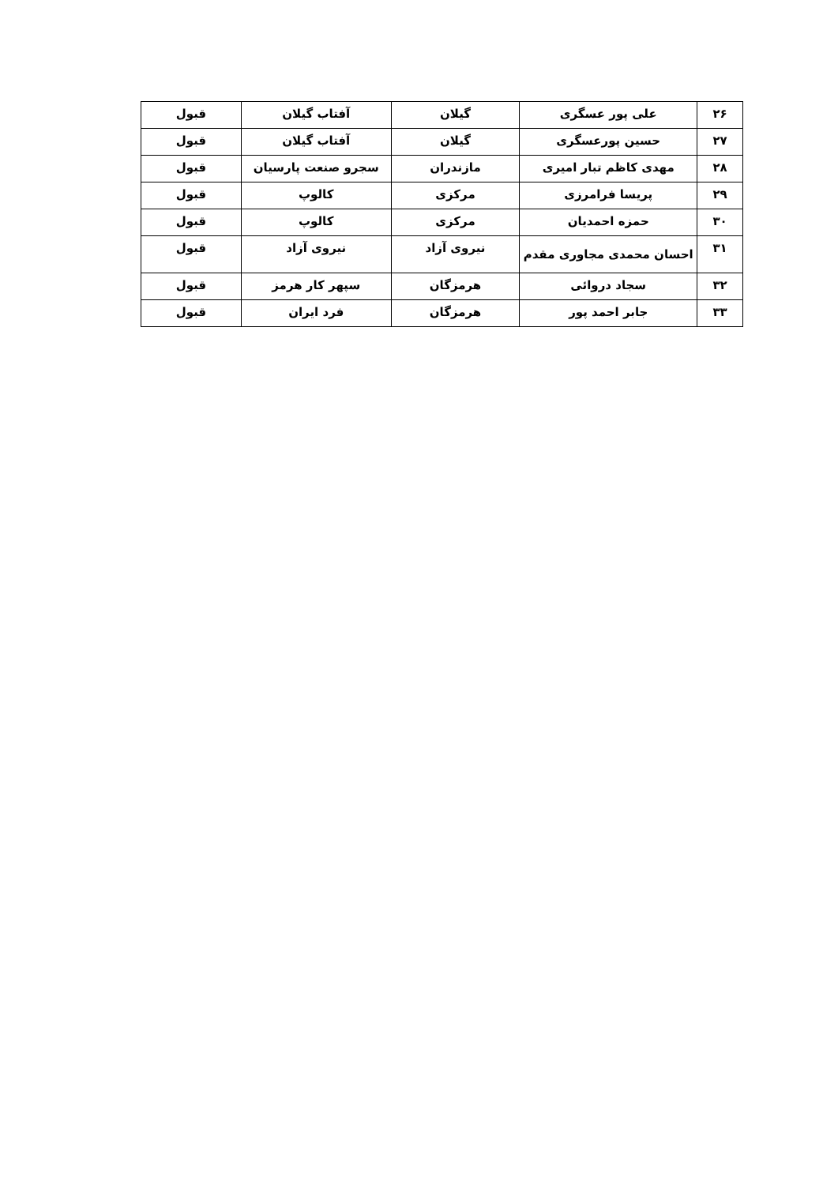| ۲۶ | علی پور عسگری | گیلان | آفتاب گیلان | قبول |
| ۲۷ | حسین پورعسگری | گیلان | آفتاب گیلان | قبول |
| ۲۸ | مهدی کاظم تبار امیری | مازندران | سجرو صنعت پارسیان | قبول |
| ۲۹ | پریسا فرامرزی | مرکزی | کالوپ | قبول |
| ۳۰ | حمزه احمدیان | مرکزی | کالوپ | قبول |
| ۳۱ | احسان محمدی مجاوری مقدم | نیروی آزاد | نیروی آزاد | قبول |
| ۳۲ | سجاد دروائی | هرمزگان | سپهر کار هرمز | قبول |
| ۳۳ | جابر احمد پور | هرمزگان | فرد ایران | قبول |